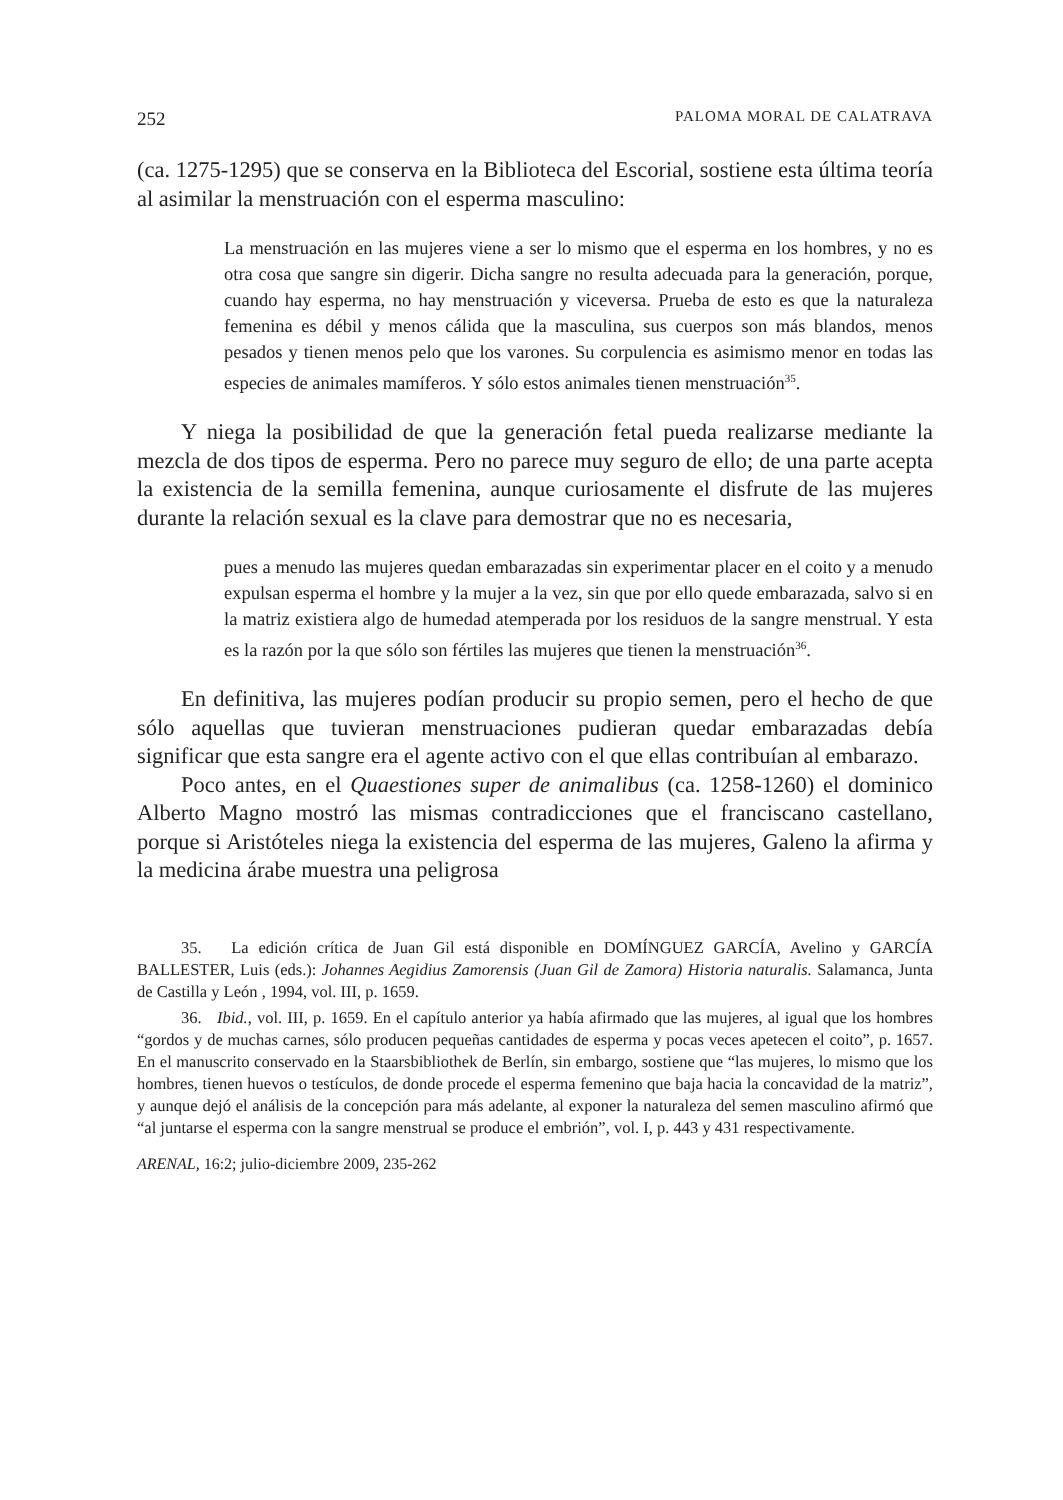252 PALOMA MORAL DE CALATRAVA
(ca. 1275-1295) que se conserva en la Biblioteca del Escorial, sostiene esta última teoría al asimilar la menstruación con el esperma masculino:
La menstruación en las mujeres viene a ser lo mismo que el esperma en los hombres, y no es otra cosa que sangre sin digerir. Dicha sangre no resulta adecuada para la generación, porque, cuando hay esperma, no hay menstruación y viceversa. Prueba de esto es que la naturaleza femenina es débil y menos cálida que la masculina, sus cuerpos son más blandos, menos pesados y tienen menos pelo que los varones. Su corpulencia es asimismo menor en todas las especies de animales mamíferos. Y sólo estos animales tienen menstruación<sup>35</sup>.
Y niega la posibilidad de que la generación fetal pueda realizarse mediante la mezcla de dos tipos de esperma. Pero no parece muy seguro de ello; de una parte acepta la existencia de la semilla femenina, aunque curiosamente el disfrute de las mujeres durante la relación sexual es la clave para demostrar que no es necesaria,
pues a menudo las mujeres quedan embarazadas sin experimentar placer en el coito y a menudo expulsan esperma el hombre y la mujer a la vez, sin que por ello quede embarazada, salvo si en la matriz existiera algo de humedad atemperada por los residuos de la sangre menstrual. Y esta es la razón por la que sólo son fértiles las mujeres que tienen la menstruación<sup>36</sup>.
En definitiva, las mujeres podían producir su propio semen, pero el hecho de que sólo aquellas que tuvieran menstruaciones pudieran quedar embarazadas debía significar que esta sangre era el agente activo con el que ellas contribuían al embarazo.
Poco antes, en el Quaestiones super de animalibus (ca. 1258-1260) el dominico Alberto Magno mostró las mismas contradicciones que el franciscano castellano, porque si Aristóteles niega la existencia del esperma de las mujeres, Galeno la afirma y la medicina árabe muestra una peligrosa
35. La edición crítica de Juan Gil está disponible en DOMÍNGUEZ GARCÍA, Avelino y GARCÍA BALLESTER, Luis (eds.): Johannes Aegidius Zamorensis (Juan Gil de Zamora) Historia naturalis. Salamanca, Junta de Castilla y León , 1994, vol. III, p. 1659.
36. Ibid., vol. III, p. 1659. En el capítulo anterior ya había afirmado que las mujeres, al igual que los hombres “gordos y de muchas carnes, sólo producen pequeñas cantidades de esperma y pocas veces apetecen el coito”, p. 1657. En el manuscrito conservado en la Staarsbibliothek de Berlín, sin embargo, sostiene que “las mujeres, lo mismo que los hombres, tienen huevos o testículos, de donde procede el esperma femenino que baja hacia la concavidad de la matriz”, y aunque dejó el análisis de la concepción para más adelante, al exponer la naturaleza del semen masculino afirmó que “al juntarse el esperma con la sangre menstrual se produce el embrión”, vol. I, p. 443 y 431 respectivamente.
ARENAL, 16:2; julio-diciembre 2009, 235-262